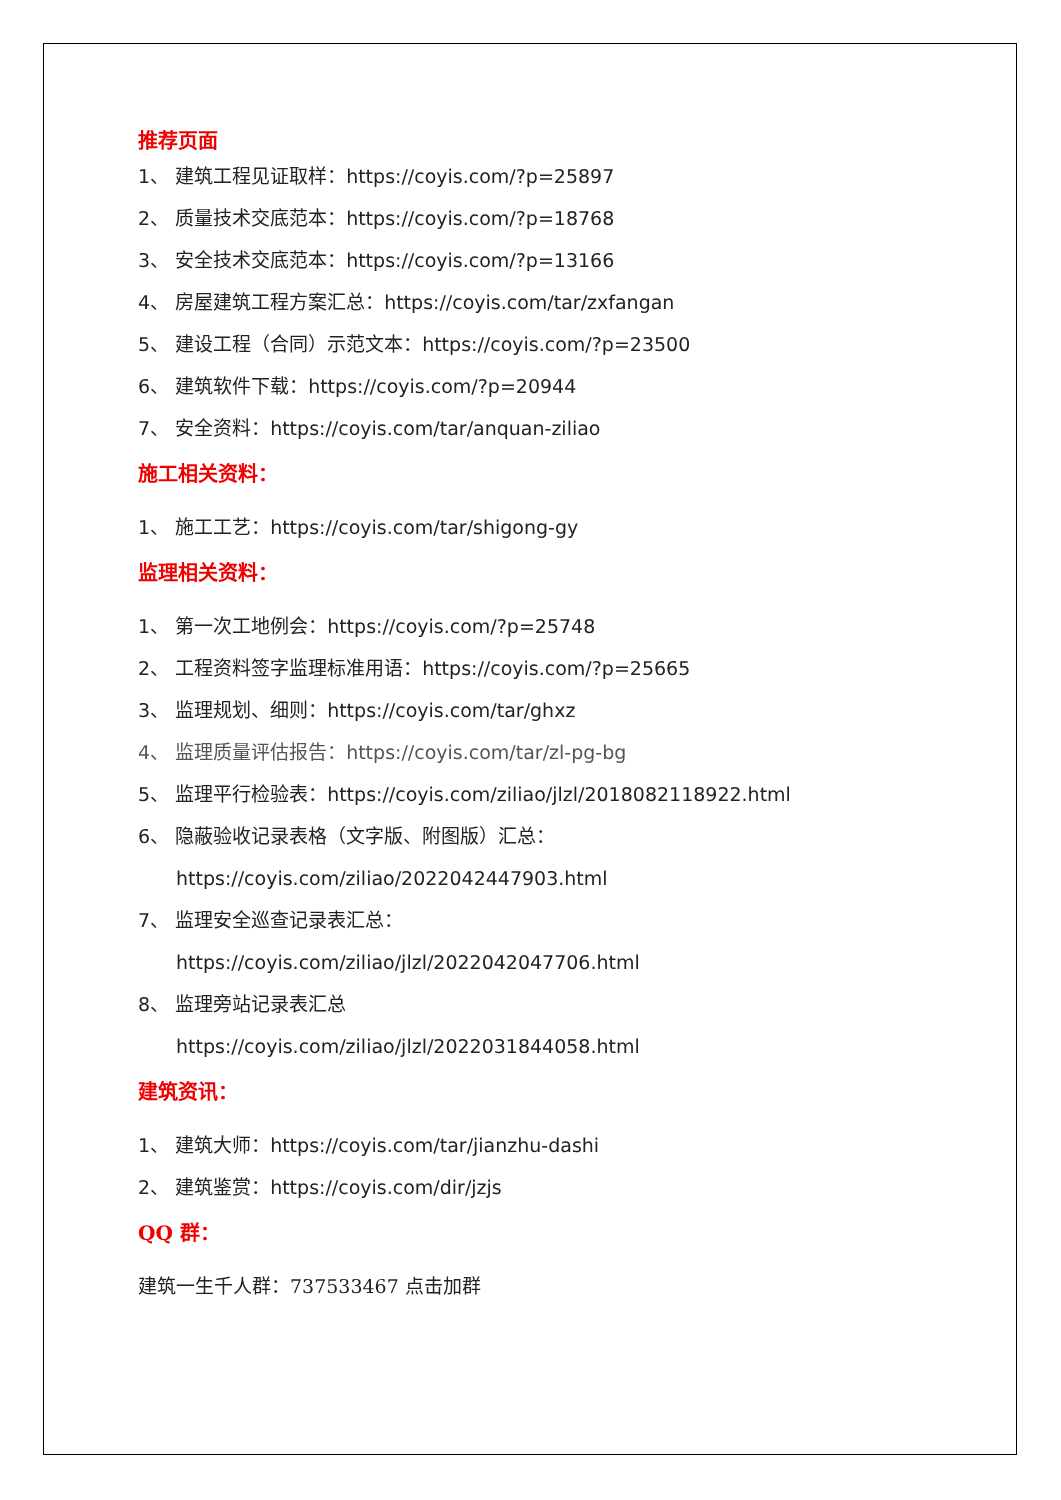推荐页面
1、 建筑工程见证取样：https://coyis.com/?p=25897
2、 质量技术交底范本：https://coyis.com/?p=18768
3、 安全技术交底范本：https://coyis.com/?p=13166
4、 房屋建筑工程方案汇总：https://coyis.com/tar/zxfangan
5、 建设工程（合同）示范文本：https://coyis.com/?p=23500
6、 建筑软件下载：https://coyis.com/?p=20944
7、 安全资料：https://coyis.com/tar/anquan-ziliao
施工相关资料：
1、 施工工艺：https://coyis.com/tar/shigong-gy
监理相关资料：
1、 第一次工地例会：https://coyis.com/?p=25748
2、 工程资料签字监理标准用语：https://coyis.com/?p=25665
3、 监理规划、细则：https://coyis.com/tar/ghxz
4、 监理质量评估报告：https://coyis.com/tar/zl-pg-bg
5、 监理平行检验表：https://coyis.com/ziliao/jlzl/2018082118922.html
6、 隐蔽验收记录表格（文字版、附图版）汇总：
https://coyis.com/ziliao/2022042447903.html
7、 监理安全巡查记录表汇总：
https://coyis.com/ziliao/jlzl/2022042047706.html
8、 监理旁站记录表汇总
https://coyis.com/ziliao/jlzl/2022031844058.html
建筑资讯：
1、 建筑大师：https://coyis.com/tar/jianzhu-dashi
2、 建筑鉴赏：https://coyis.com/dir/jzjs
QQ 群：
建筑一生千人群：737533467 点击加群